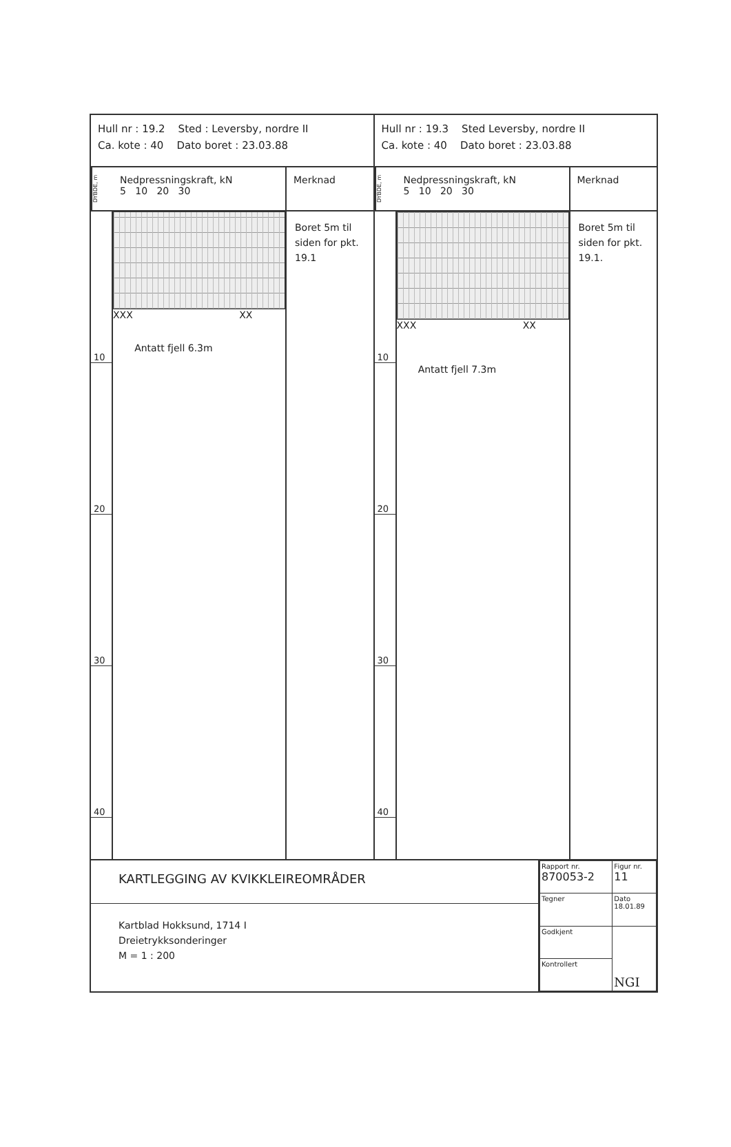Hull nr : 19.2 Sted : Leversby, nordre II
Ca. kote : 40 Dato boret : 23.03.88
DYBDE, m
Nedpressningskraft, kN
5 10 20 30
Merknad
10
20
30
40
XXX XX
Antatt fjell 6.3m
Boret 5m til siden for pkt. 19.1
Hull nr : 19.3 Sted Leversby, nordre II
Ca. kote : 40 Dato boret : 23.03.88
DYBDE, m
Nedpressningskraft, kN
5 10 20 30
Merknad
10
20
30
40
XXX XX
Antatt fjell 7.3m
Boret 5m til siden for pkt. 19.1.
KARTLEGGING AV KVIKKLEIREOMRÅDER
Kartblad Hokksund, 1714 I
Dreietrykksonderinger
M = 1 : 200
| Rapport nr. 870053-2 | Figur nr. 11 |
| Tegner | Dato 18.01.89 |
| Godkjent | NGI |
| Kontrollert | |